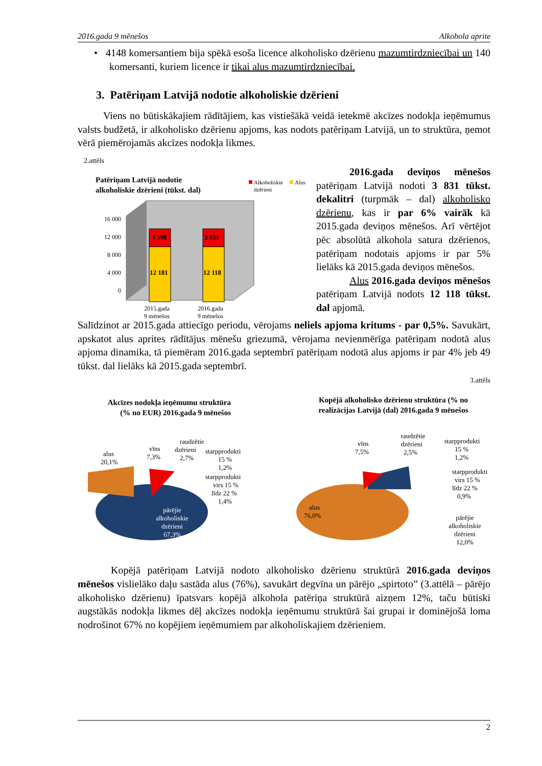2016.gada 9 mēnešos Alkohola aprite
• 4148 komersantiem bija spēkā esoša licence alkoholisko dzērienu mazumtirdzniecībai un 140 komersanti, kuriem licence ir tikai alus mazumtirdzniecībai.
3. Patēriņam Latvijā nodotie alkoholiskie dzērieni
Viens no būtiskākajiem rādītājiem, kas vistiešākā veidā ietekmē akcīzes nodokļa ieņēmumus valsts budžetā, ir alkoholisko dzērienu apjoms, kas nodots patēriņam Latvijā, un to struktūra, ņemot vērā piemērojamās akcīzes nodokļa likmes.
2.attēls
Patēriņam Latvijā nodotie
alkoholiskie dzērieni (tūkst. dal)
Alkoholiskie
Alus
dzērieni
16 000
12 000
8 000
4 000
0
3 598
3 831
12 181
12 118
2015.gada
2016.gada
9 mēnešos
9 mēnešos
2016.gada deviņos mēnešos patēriņam Latvijā nodoti 3 831 tūkst. dekalitri (turpmāk – dal) alkoholisko dzērienu, kas ir par 6% vairāk kā 2015.gada deviņos mēnešos. Arī vērtējot pēc absolūtā alkohola satura dzērienos, patēriņam nodotais apjoms ir par 5% lielāks kā 2015.gada deviņos mēnešos.
Alus 2016.gada deviņos mēnešos patēriņam Latvijā nodots 12 118 tūkst. dal apjomā.
Salīdzinot ar 2015.gada attiecīgo periodu, vērojams neliels apjoma kritums - par 0,5%. Savukārt, apskatot alus aprites rādītājus mēnešu griezumā, vērojama nevienmērīga patēriņam nodotā alus apjoma dinamika, tā piemēram 2016.gada septembrī patēriņam nodotā alus apjoms ir par 4% jeb 49 tūkst. dal lielāks kā 2015.gada septembrī.
3.attēls
Akcīzes nodokļa ieņēmumu struktūra
(% no EUR) 2016.gada 9 mēnešos
alus
20,1%
vīns
7,3%
raudzētie
dzērieni
2,7%
starpprodukti
15 %
1,2%
starpprodukti
virs 15 %
līdz 22 %
1,4%
pārējie
alkoholiskie
dzērieni
67,3%
Kopējā alkoholisko dzērienu struktūra (% no
realizācijas Latvijā (dal) 2016.gada 9 mēnešos
vīns
7,5%
raudzētie
dzērieni
2,5%
starpprodukti
15 %
1,2%
starpprodukti
virs 15 %
līdz 22 %
0,9%
alus
76,0%
pārējie
alkoholiskie
dzērieni
12,0%
Kopējā patēriņam Latvijā nodoto alkoholisko dzērienu struktūrā 2016.gada deviņos mēnešos vislielāko daļu sastāda alus (76%), savukārt degvīna un pārējo „spirtoto” (3.attēlā – pārējo alkoholisko dzērienu) īpatsvars kopējā alkohola patēriņa struktūrā aizņem 12%, taču būtiski augstākās nodokļa likmes dēļ akcīzes nodokļa ieņēmumu struktūrā šai grupai ir dominējošā loma nodrošinot 67% no kopējiem ieņēmumiem par alkoholiskajiem dzērieniem.
2